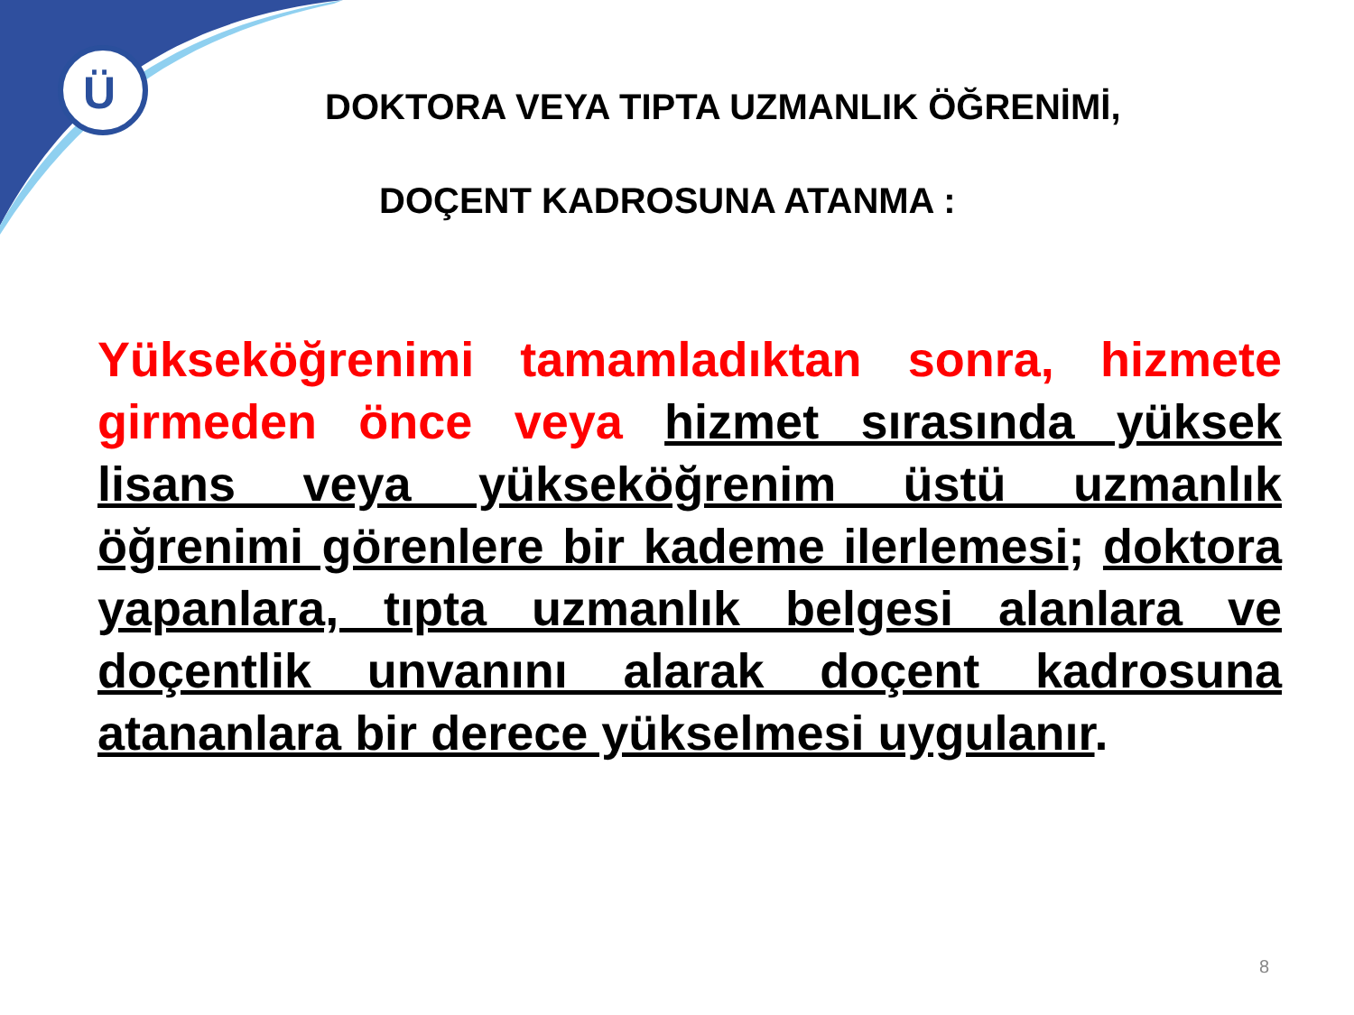Ü
DOKTORA VEYA TIPTA UZMANLIK ÖĞRENİMİ,
DOÇENT KADROSUNA ATANMA :
Yükseköğrenimi tamamladıktan sonra, hizmete girmeden önce veya hizmet sırasında yüksek lisans veya yükseköğrenim üstü uzmanlık öğrenimi görenlere bir kademe ilerlemesi; doktora yapanlara, tıpta uzmanlık belgesi alanlara ve doçentlik unvanını alarak doçent kadrosuna atananlara bir derece yükselmesi uygulanır.
8